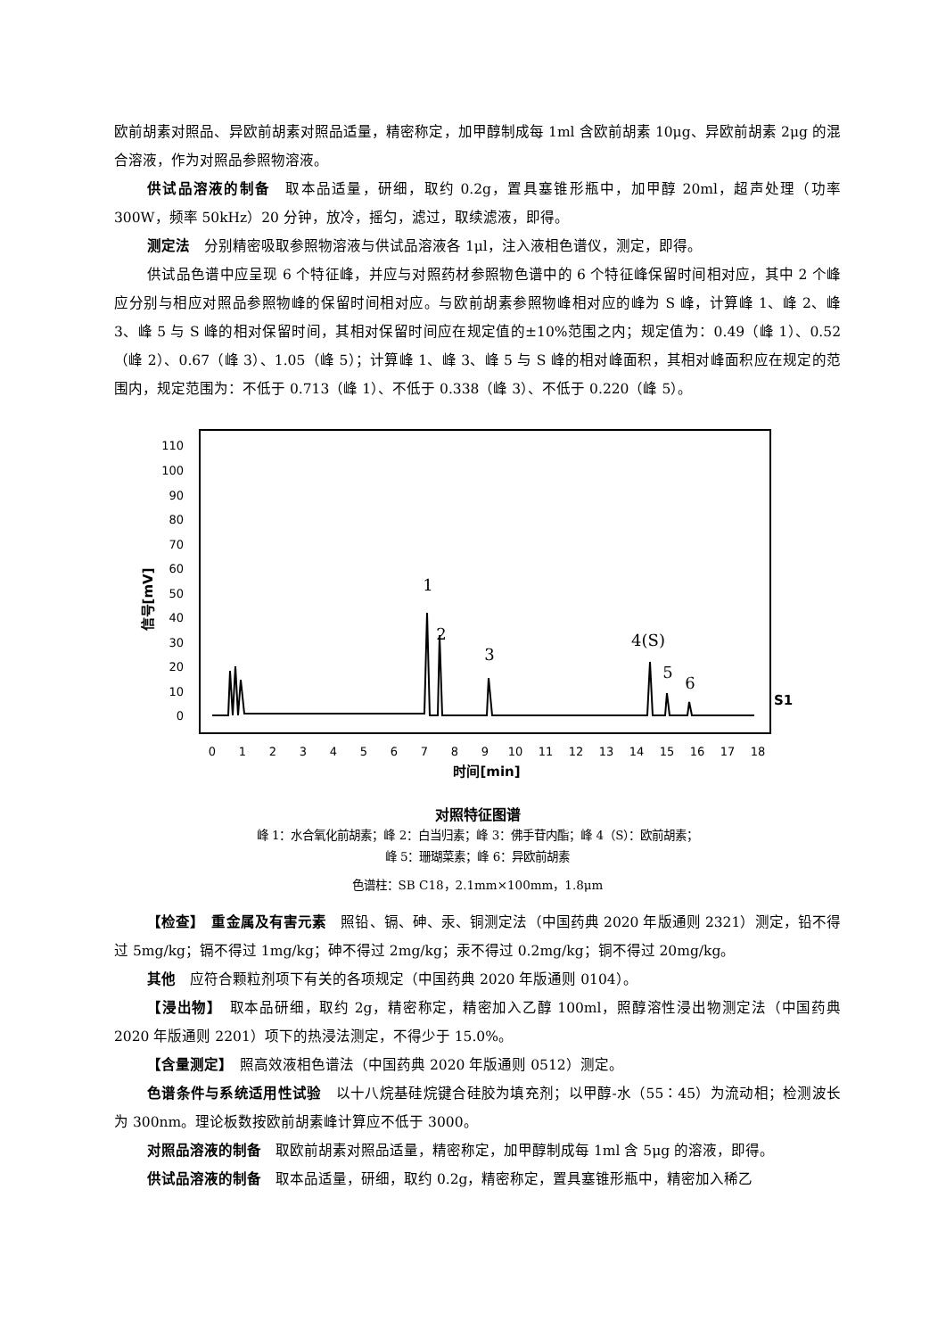欧前胡素对照品、异欧前胡素对照品适量，精密称定，加甲醇制成每 1ml 含欧前胡素 10μg、异欧前胡素 2μg 的混合溶液，作为对照品参照物溶液。
供试品溶液的制备　取本品适量，研细，取约 0.2g，置具塞锥形瓶中，加甲醇 20ml，超声处理（功率 300W，频率 50kHz）20 分钟，放冷，摇匀，滤过，取续滤液，即得。
测定法　分别精密吸取参照物溶液与供试品溶液各 1μl，注入液相色谱仪，测定，即得。
供试品色谱中应呈现 6 个特征峰，并应与对照药材参照物色谱中的 6 个特征峰保留时间相对应，其中 2 个峰应分别与相应对照品参照物峰的保留时间相对应。与欧前胡素参照物峰相对应的峰为 S 峰，计算峰 1、峰 2、峰 3、峰 5 与 S 峰的相对保留时间，其相对保留时间应在规定值的±10%范围之内；规定值为：0.49（峰 1）、0.52（峰 2）、0.67（峰 3）、1.05（峰 5）；计算峰 1、峰 3、峰 5 与 S 峰的相对峰面积，其相对峰面积应在规定的范围内，规定范围为：不低于 0.713（峰 1）、不低于 0.338（峰 3）、不低于 0.220（峰 5）。
110
100
90
80
70
60
50
40
30
20
10
0
信号[mV]
0
1
2
3
4
5
6
7
8
9
10
11
12
13
14
15
16
17
18
时间[min]
1
2
3
4(S)
5
6
S1
对照特征图谱
峰 1：水合氧化前胡素；峰 2：白当归素；峰 3：佛手苷内酯；峰 4（S）：欧前胡素；
峰 5：珊瑚菜素；峰 6：异欧前胡素
色谱柱：SB C18，2.1mm×100mm，1.8μm
【检查】　重金属及有害元素　照铅、镉、砷、汞、铜测定法（中国药典 2020 年版通则 2321）测定，铅不得过 5mg/kg；镉不得过 1mg/kg；砷不得过 2mg/kg；汞不得过 0.2mg/kg；铜不得过 20mg/kg。
其他　应符合颗粒剂项下有关的各项规定（中国药典 2020 年版通则 0104）。
【浸出物】　取本品研细，取约 2g，精密称定，精密加入乙醇 100ml，照醇溶性浸出物测定法（中国药典 2020 年版通则 2201）项下的热浸法测定，不得少于 15.0%。
【含量测定】　照高效液相色谱法（中国药典 2020 年版通则 0512）测定。
色谱条件与系统适用性试验　以十八烷基硅烷键合硅胶为填充剂；以甲醇-水（55∶45）为流动相；检测波长为 300nm。理论板数按欧前胡素峰计算应不低于 3000。
对照品溶液的制备　取欧前胡素对照品适量，精密称定，加甲醇制成每 1ml 含 5μg 的溶液，即得。
供试品溶液的制备　取本品适量，研细，取约 0.2g，精密称定，置具塞锥形瓶中，精密加入稀乙